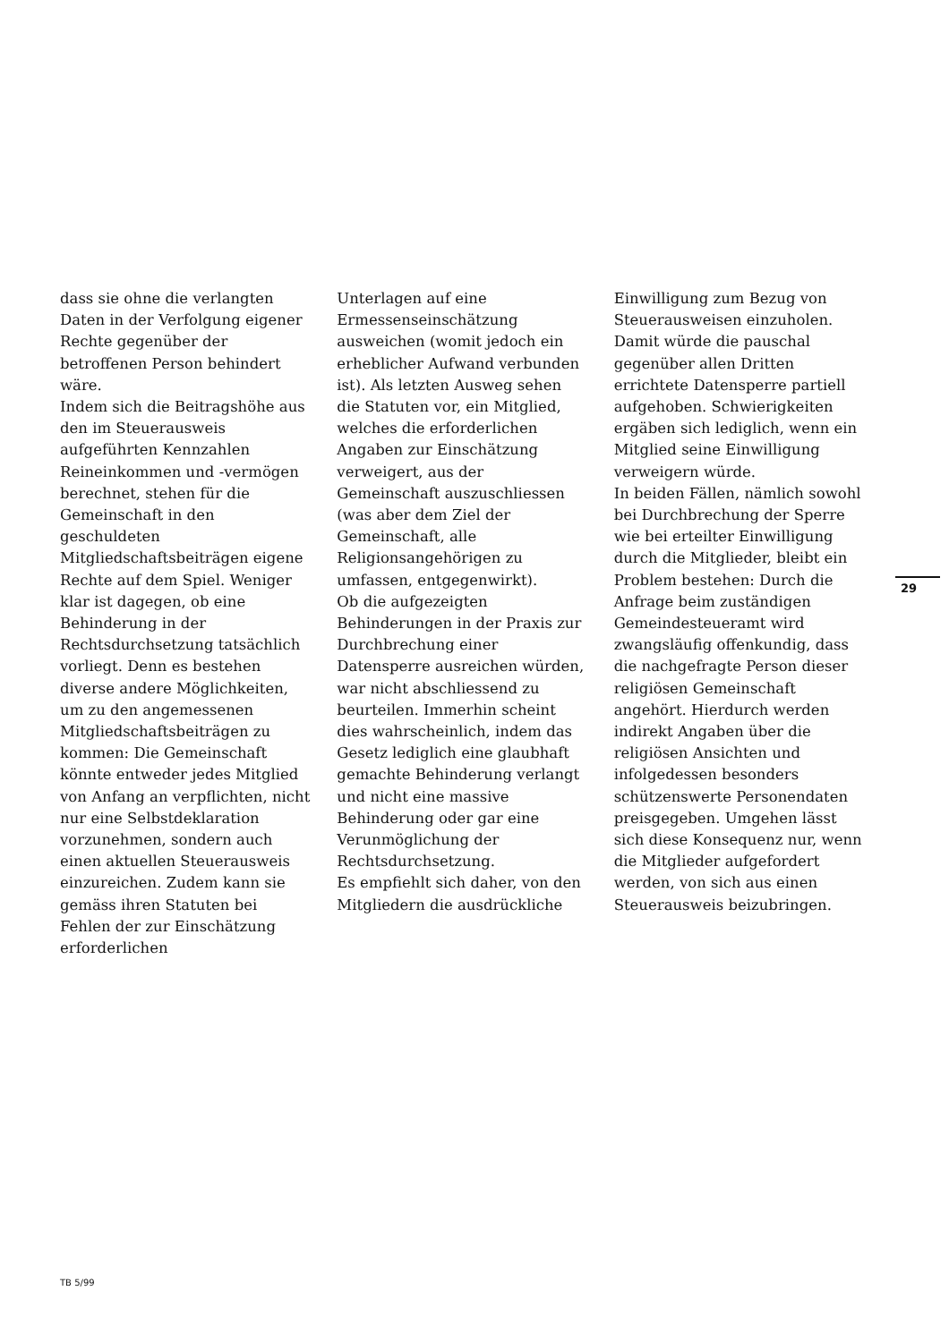dass sie ohne die verlangten Daten in der Verfolgung eigener Rechte gegenüber der betroffenen Person behindert wäre.
Indem sich die Beitragshöhe aus den im Steuerausweis aufgeführten Kennzahlen Reineinkommen und -vermögen berechnet, stehen für die Gemeinschaft in den geschuldeten Mitgliedschaftsbeiträgen eigene Rechte auf dem Spiel. Weniger klar ist dagegen, ob eine Behinderung in der Rechtsdurchsetzung tatsächlich vorliegt. Denn es bestehen diverse andere Möglichkeiten, um zu den angemessenen Mitgliedschaftsbeiträgen zu kommen: Die Gemeinschaft könnte entweder jedes Mitglied von Anfang an verpflichten, nicht nur eine Selbstdeklaration vorzunehmen, sondern auch einen aktuellen Steuerausweis einzureichen. Zudem kann sie gemäss ihren Statuten bei Fehlen der zur Einschätzung erforderlichen
Unterlagen auf eine Ermessenseinschätzung ausweichen (womit jedoch ein erheblicher Aufwand verbunden ist). Als letzten Ausweg sehen die Statuten vor, ein Mitglied, welches die erforderlichen Angaben zur Einschätzung verweigert, aus der Gemeinschaft auszuschliessen (was aber dem Ziel der Gemeinschaft, alle Religionsangehörigen zu umfassen, entgegenwirkt).
Ob die aufgezeigten Behinderungen in der Praxis zur Durchbrechung einer Datensperre ausreichen würden, war nicht abschliessend zu beurteilen. Immerhin scheint dies wahrscheinlich, indem das Gesetz lediglich eine glaubhaft gemachte Behinderung verlangt und nicht eine massive Behinderung oder gar eine Verunmöglichung der Rechtsdurchsetzung.
Es empfiehlt sich daher, von den Mitgliedern die ausdrückliche
Einwilligung zum Bezug von Steuerausweisen einzuholen. Damit würde die pauschal gegenüber allen Dritten errichtete Datensperre partiell aufgehoben. Schwierigkeiten ergäben sich lediglich, wenn ein Mitglied seine Einwilligung verweigern würde.
In beiden Fällen, nämlich sowohl bei Durchbrechung der Sperre wie bei erteilter Einwilligung durch die Mitglieder, bleibt ein Problem bestehen: Durch die Anfrage beim zuständigen Gemeindesteueramt wird zwangsläufig offenkundig, dass die nachgefragte Person dieser religiösen Gemeinschaft angehört. Hierdurch werden indirekt Angaben über die religiösen Ansichten und infolgedessen besonders schützenswerte Personendaten preisgegeben. Umgehen lässt sich diese Konsequenz nur, wenn die Mitglieder aufgefordert werden, von sich aus einen Steuerausweis beizubringen.
29
TB 5/99